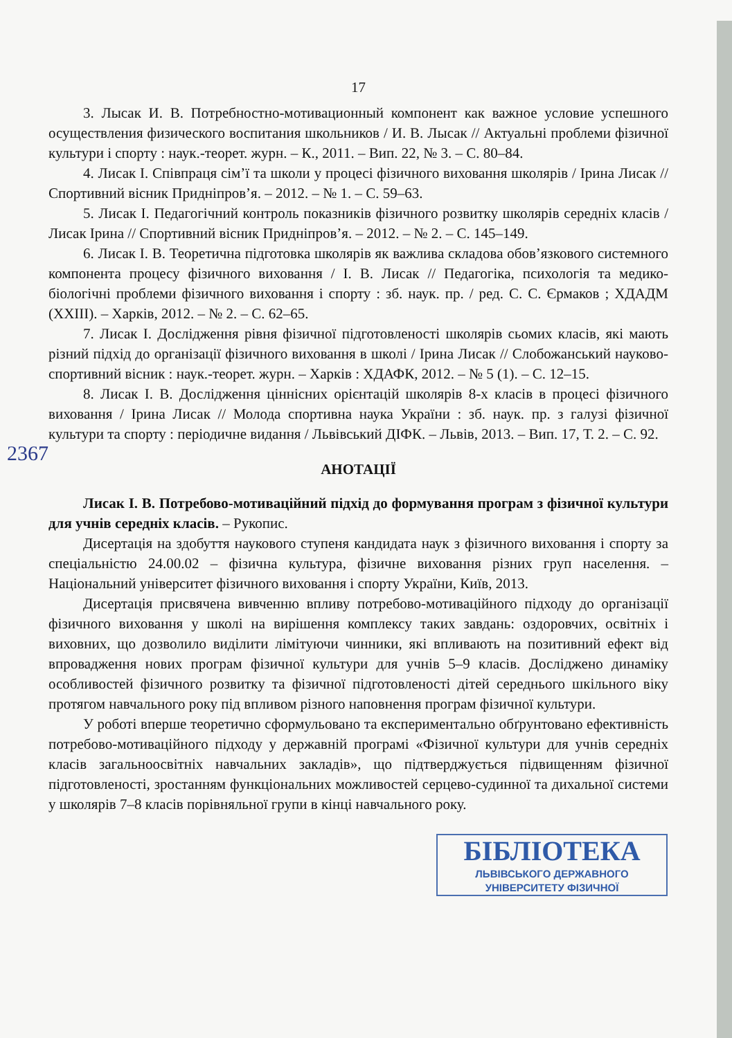2367
17
3. Лысак И. В. Потребностно-мотивационный компонент как важное условие успешного осуществления физического воспитания школьников / И. В. Лысак // Актуальні проблеми фізичної культури і спорту : наук.-теорет. журн. – К., 2011. – Вип. 22, № 3. – С. 80–84.
4. Лисак І. Співпраця сім’ї та школи у процесі фізичного виховання школярів / Ірина Лисак // Спортивний вісник Придніпров’я. – 2012. – № 1. – С. 59–63.
5. Лисак І. Педагогічний контроль показників фізичного розвитку школярів середніх класів / Лисак Ірина // Спортивний вісник Придніпров’я. – 2012. – № 2. – С. 145–149.
6. Лисак І. В. Теоретична підготовка школярів як важлива складова обов’язкового системного компонента процесу фізичного виховання / І. В. Лисак // Педагогіка, психологія та медико-біологічні проблеми фізичного виховання і спорту : зб. наук. пр. / ред. С. С. Єрмаков ; ХДАДМ (XXIII). – Харків, 2012. – № 2. – С. 62–65.
7. Лисак І. Дослідження рівня фізичної підготовленості школярів сьомих класів, які мають різний підхід до організації фізичного виховання в школі / Ірина Лисак // Слобожанський науково-спортивний вісник : наук.-теорет. журн. – Харків : ХДАФК, 2012. – № 5 (1). – С. 12–15.
8. Лисак І. В. Дослідження ціннісних орієнтацій школярів 8-х класів в процесі фізичного виховання / Ірина Лисак // Молода спортивна наука України : зб. наук. пр. з галузі фізичної культури та спорту : періодичне видання / Львівський ДІФК. – Львів, 2013. – Вип. 17, Т. 2. – С. 92.
АНОТАЦІЇ
Лисак І. В. Потребово-мотиваційний підхід до формування програм з фізичної культури для учнів середніх класів. – Рукопис.
Дисертація на здобуття наукового ступеня кандидата наук з фізичного виховання і спорту за спеціальністю 24.00.02 – фізична культура, фізичне виховання різних груп населення. – Національний університет фізичного виховання і спорту України, Київ, 2013.
Дисертація присвячена вивченню впливу потребово-мотиваційного підходу до організації фізичного виховання у школі на вирішення комплексу таких завдань: оздоровчих, освітніх і виховних, що дозволило виділити лімітуючи чинники, які впливають на позитивний ефект від впровадження нових програм фізичної культури для учнів 5–9 класів. Досліджено динаміку особливостей фізичного розвитку та фізичної підготовленості дітей середнього шкільного віку протягом навчального року під впливом різного наповнення програм фізичної культури.
У роботі вперше теоретично сформульовано та експериментально обґрунтовано ефективність потребово-мотиваційного підходу у державній програмі «Фізичної культури для учнів середніх класів загальноосвітніх навчальних закладів», що підтверджується підвищенням фізичної підготовленості, зростанням функціональних можливостей серцево-судинної та дихальної системи у школярів 7–8 класів порівняльної групи в кінці навчального року.
БІБЛІОТЕКА
ЛЬВІВСЬКОГО ДЕРЖАВНОГО
УНІВЕРСИТЕТУ ФІЗИЧНОЇ